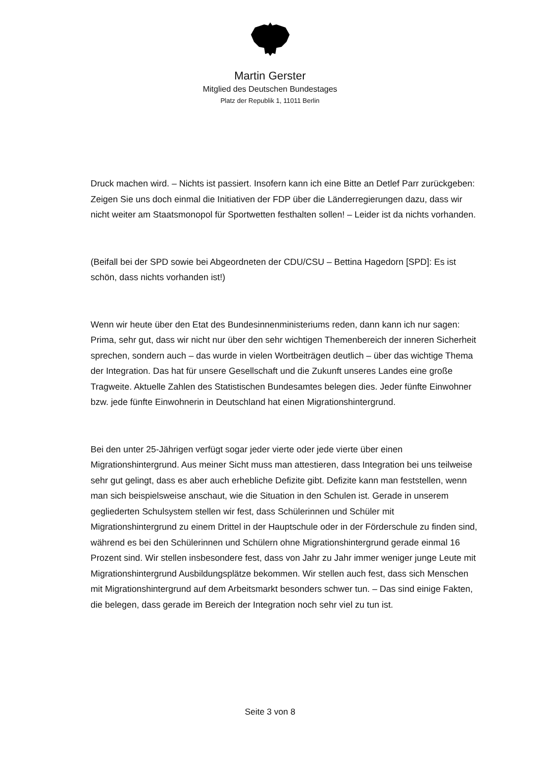Martin Gerster
Mitglied des Deutschen Bundestages
Platz der Republik 1, 11011 Berlin
Druck machen wird. – Nichts ist passiert. Insofern kann ich eine Bitte an Detlef Parr zurückgeben: Zeigen Sie uns doch einmal die Initiativen der FDP über die Länderregierungen dazu, dass wir nicht weiter am Staatsmonopol für Sportwetten festhalten sollen! – Leider ist da nichts vorhanden.
(Beifall bei der SPD sowie bei Abgeordneten der CDU/CSU – Bettina Hagedorn [SPD]: Es ist schön, dass nichts vorhanden ist!)
Wenn wir heute über den Etat des Bundesinnenministeriums reden, dann kann ich nur sagen: Prima, sehr gut, dass wir nicht nur über den sehr wichtigen Themenbereich der inneren Sicherheit sprechen, sondern auch – das wurde in vielen Wortbeiträgen deutlich – über das wichtige Thema der Integration. Das hat für unsere Gesellschaft und die Zukunft unseres Landes eine große Tragweite. Aktuelle Zahlen des Statistischen Bundesamtes belegen dies. Jeder fünfte Einwohner bzw. jede fünfte Einwohnerin in Deutschland hat einen Migrationshintergrund.
Bei den unter 25-Jährigen verfügt sogar jeder vierte oder jede vierte über einen Migrationshintergrund. Aus meiner Sicht muss man attestieren, dass Integration bei uns teilweise sehr gut gelingt, dass es aber auch erhebliche Defizite gibt. Defizite kann man feststellen, wenn man sich beispielsweise anschaut, wie die Situation in den Schulen ist. Gerade in unserem gegliederten Schulsystem stellen wir fest, dass Schülerinnen und Schüler mit Migrationshintergrund zu einem Drittel in der Hauptschule oder in der Förderschule zu finden sind, während es bei den Schülerinnen und Schülern ohne Migrationshintergrund gerade einmal 16 Prozent sind. Wir stellen insbesondere fest, dass von Jahr zu Jahr immer weniger junge Leute mit Migrationshintergrund Ausbildungsplätze bekommen. Wir stellen auch fest, dass sich Menschen mit Migrationshintergrund auf dem Arbeitsmarkt besonders schwer tun. – Das sind einige Fakten, die belegen, dass gerade im Bereich der Integration noch sehr viel zu tun ist.
Seite 3 von 8